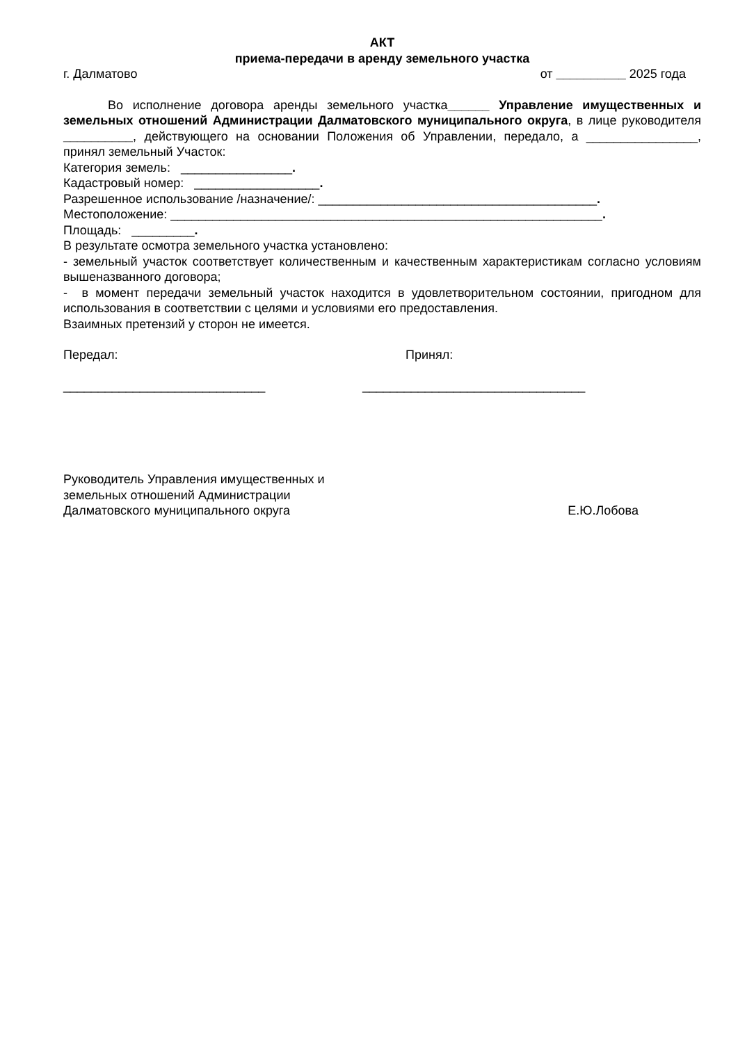АКТ
приема-передачи в аренду земельного участка
г. Далматово от __________ 2025 года
Во исполнение договора аренды земельного участка______ Управление имущественных и земельных отношений Администрации Далматовского муниципального округа, в лице руководителя __________, действующего на основании Положения об Управлении, передало, а ________________, принял земельный Участок:
Категория земель: ________________.
Кадастровый номер: __________________.
Разрешенное использование /назначение/: ________________________________________.
Местоположение: ______________________________________________________________.
Площадь: _________.
В результате осмотра земельного участка установлено:
- земельный участок соответствует количественным и качественным характеристикам согласно условиям вышеназванного договора;
- в момент передачи земельный участок находится в удовлетворительном состоянии, пригодном для использования в соответствии с целями и условиями его предоставления.
Взаимных претензий у сторон не имеется.
Передал: Принял:
_____________________________ ________________________________
Руководитель Управления имущественных и
земельных отношений Администрации
Далматовского муниципального округа Е.Ю.Лобова